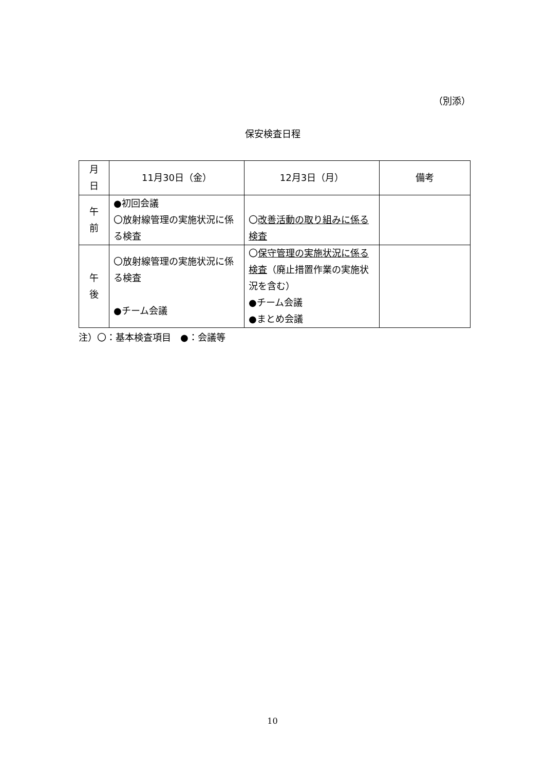（別添）
保安検査日程
| 月 日 | 11月30日（金） | 12月3日（月） | 備考 |
| --- | --- | --- | --- |
| 午 前 | ●初回会議 〇放射線管理の実施状況に係る検査 | 〇 改善活動の取り組みに係る検査 | |
| 午 後 | 〇放射線管理の実施状況に係る検査 ●チーム会議 | 〇 保守管理の実施状況に係る検査 （廃止措置作業の実施状況を含む） ●チーム会議 ●まとめ会議 | |
注）〇：基本検査項目　●：会議等
10